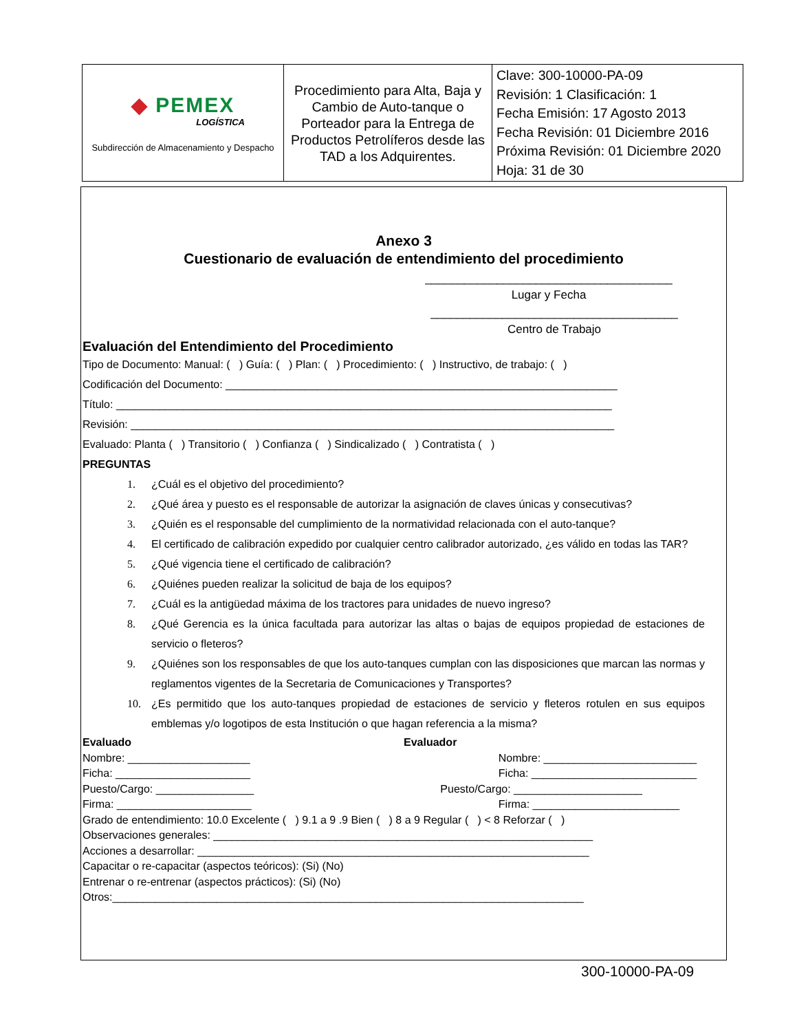| ◆ PEMEX LOGÍSTICA Subdirección de Almacenamiento y Despacho | Procedimiento para Alta, Baja y Cambio de Auto-tanque o Porteador para la Entrega de Productos Petrolíferos desde las TAD a los Adquirentes. | Clave: 300-10000-PA-09 Revisión: 1 Clasificación: 1 Fecha Emisión: 17 Agosto 2013 Fecha Revisión: 01 Diciembre 2016 Próxima Revisión: 01 Diciembre 2020 Hoja: 31 de 30 |
Anexo 3
Cuestionario de evaluación de entendimiento del procedimiento
______________________________________
Lugar y Fecha
______________________________________
Centro de Trabajo
Evaluación del Entendimiento del Procedimiento
Tipo de Documento: Manual: ( ) Guía: ( ) Plan: ( ) Procedimiento: ( ) Instructivo, de trabajo: ( )
Codificación del Documento: ________________________________________________________________
Título: _________________________________________________________________________________
Revisión: _______________________________________________________________________________
Evaluado: Planta ( ) Transitorio ( ) Confianza ( ) Sindicalizado ( ) Contratista ( )
PREGUNTAS
1. ¿Cuál es el objetivo del procedimiento?
2. ¿Qué área y puesto es el responsable de autorizar la asignación de claves únicas y consecutivas?
3. ¿Quién es el responsable del cumplimiento de la normatividad relacionada con el auto-tanque?
4. El certificado de calibración expedido por cualquier centro calibrador autorizado, ¿es válido en todas las TAR?
5. ¿Qué vigencia tiene el certificado de calibración?
6. ¿Quiénes pueden realizar la solicitud de baja de los equipos?
7. ¿Cuál es la antigüedad máxima de los tractores para unidades de nuevo ingreso?
8. ¿Qué Gerencia es la única facultada para autorizar las altas o bajas de equipos propiedad de estaciones de servicio o fleteros?
9. ¿Quiénes son los responsables de que los auto-tanques cumplan con las disposiciones que marcan las normas y reglamentos vigentes de la Secretaria de Comunicaciones y Transportes?
10. ¿Es permitido que los auto-tanques propiedad de estaciones de servicio y fleteros rotulen en sus equipos emblemas y/o logotipos de esta Institución o que hagan referencia a la misma?
Evaluado
Nombre: ____________________
Ficha: ______________________
Puesto/Cargo: ________________
Firma: ______________________
Evaluador
Nombre: _________________________
Ficha: ___________________________
Puesto/Cargo: _____________________
Firma: ________________________
Grado de entendimiento: 10.0 Excelente ( ) 9.1 a 9 .9 Bien ( ) 8 a 9 Regular ( ) < 8 Reforzar ( )
Observaciones generales: ______________________________________________________________
Acciones a desarrollar: ________________________________________________________________
Capacitar o re-capacitar (aspectos teóricos): (Si) (No)
Entrenar o re-entrenar (aspectos prácticos): (Si) (No)
Otros:_____________________________________________________________________________
300-10000-PA-09